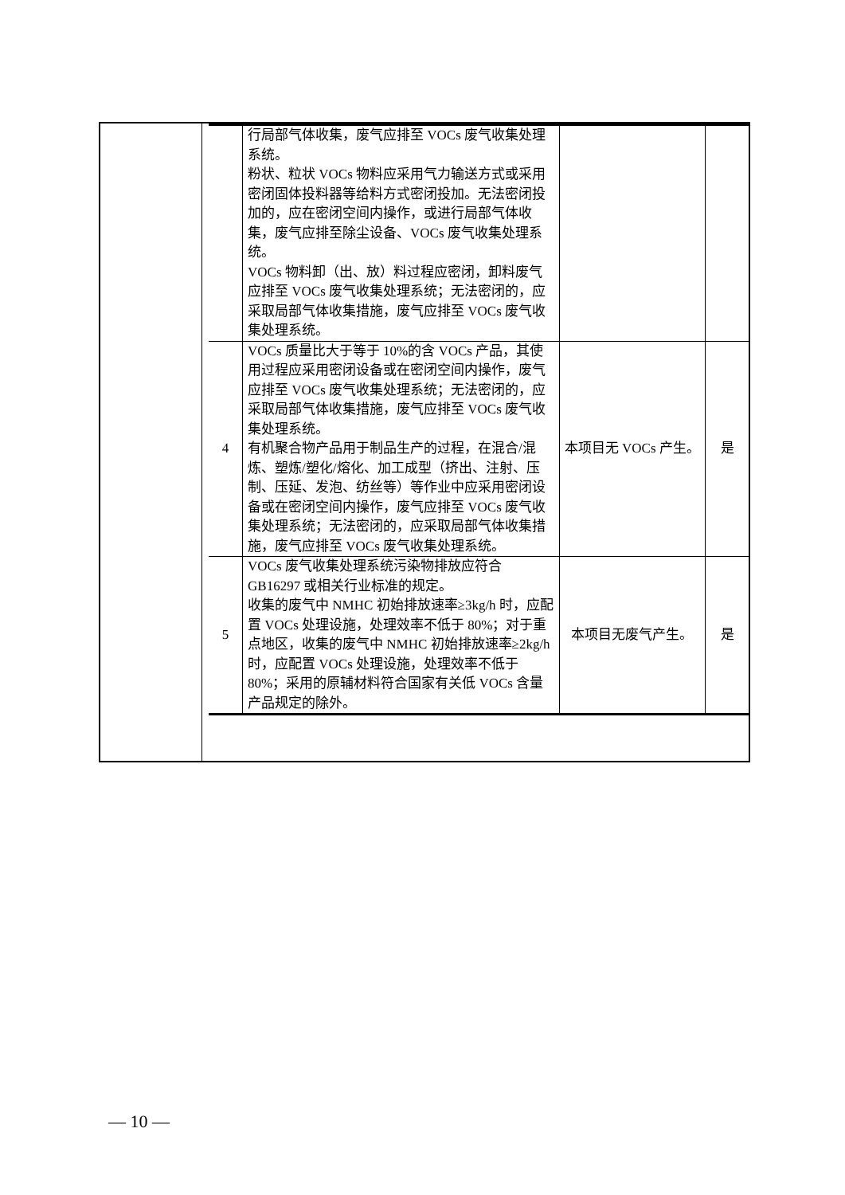| | 行局部气体收集，废气应排至 VOCs 废气收集处理系统。 粉状、粒状 VOCs 物料应采用气力输送方式或采用密闭固体投料器等给料方式密闭投加。无法密闭投加的，应在密闭空间内操作，或进行局部气体收集，废气应排至除尘设备、VOCs 废气收集处理系统。 VOCs 物料卸（出、放）料过程应密闭，卸料废气应排至 VOCs 废气收集处理系统；无法密闭的，应采取局部气体收集措施，废气应排至 VOCs 废气收集处理系统。 | | |
| 4 | VOCs 质量比大于等于 10%的含 VOCs 产品，其使用过程应采用密闭设备或在密闭空间内操作，废气应排至 VOCs 废气收集处理系统；无法密闭的，应采取局部气体收集措施，废气应排至 VOCs 废气收集处理系统。 有机聚合物产品用于制品生产的过程，在混合/混炼、塑炼/塑化/熔化、加工成型（挤出、注射、压制、压延、发泡、纺丝等）等作业中应采用密闭设备或在密闭空间内操作，废气应排至 VOCs 废气收集处理系统；无法密闭的，应采取局部气体收集措施，废气应排至 VOCs 废气收集处理系统。 | 本项目无 VOCs 产生。 | 是 |
| 5 | VOCs 废气收集处理系统污染物排放应符合 GB16297 或相关行业标准的规定。 收集的废气中 NMHC 初始排放速率≥3kg/h 时，应配置 VOCs 处理设施，处理效率不低于 80%；对于重点地区，收集的废气中 NMHC 初始排放速率≥2kg/h 时，应配置 VOCs 处理设施，处理效率不低于 80%；采用的原辅材料符合国家有关低 VOCs 含量产品规定的除外。 | 本项目无废气产生。 | 是 |
— 10 —